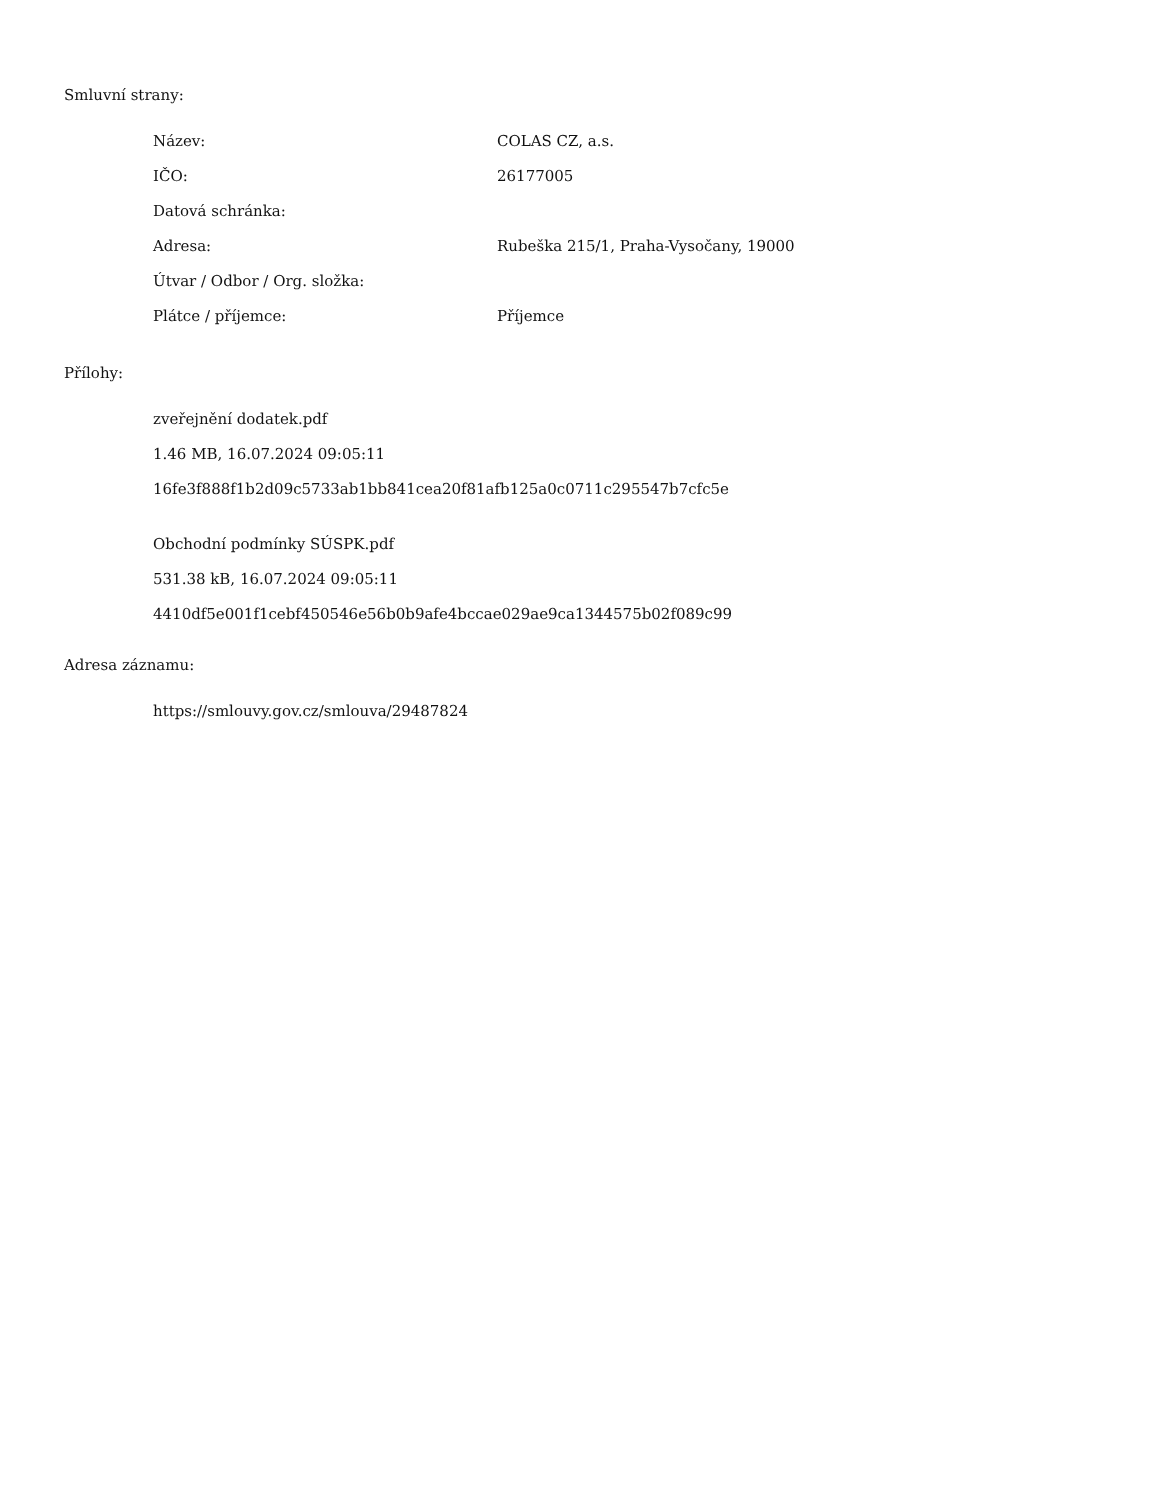Smluvní strany:
| Název: | COLAS CZ, a.s. |
| IČO: | 26177005 |
| Datová schránka: | |
| Adresa: | Rubeška 215/1, Praha-Vysočany, 19000 |
| Útvar / Odbor / Org. složka: | |
| Plátce / příjemce: | Příjemce |
Přílohy:
zveřejnění dodatek.pdf
1.46 MB, 16.07.2024 09:05:11
16fe3f888f1b2d09c5733ab1bb841cea20f81afb125a0c0711c295547b7cfc5e
Obchodní podmínky SÚSPK.pdf
531.38 kB, 16.07.2024 09:05:11
4410df5e001f1cebf450546e56b0b9afe4bccae029ae9ca1344575b02f089c99
Adresa záznamu:
https://smlouvy.gov.cz/smlouva/29487824